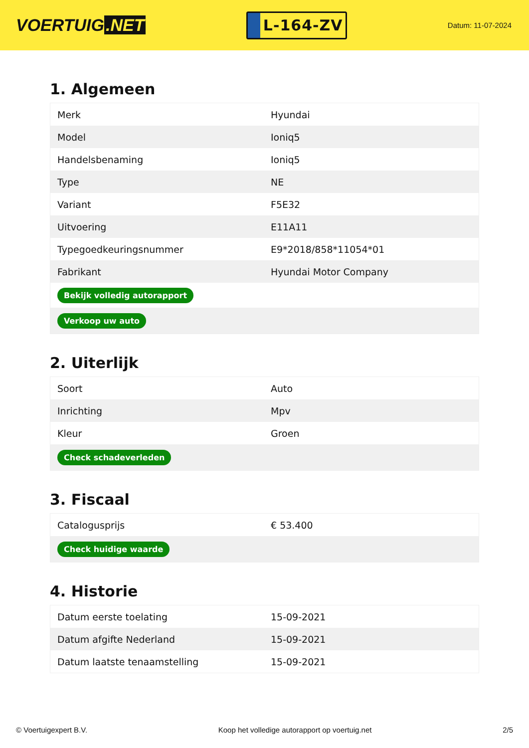VOERTUIG.NET
L-164-ZV
Datum: 11-07-2024
1. Algemeen
| Merk | Hyundai |
| Model | Ioniq5 |
| Handelsbenaming | Ioniq5 |
| Type | NE |
| Variant | F5E32 |
| Uitvoering | E11A11 |
| Typegoedkeuringsnummer | E9*2018/858*11054*01 |
| Fabrikant | Hyundai Motor Company |
| Bekijk volledig autorapport | |
| Verkoop uw auto | |
2. Uiterlijk
| Soort | Auto |
| Inrichting | Mpv |
| Kleur | Groen |
| Check schadeverleden | |
3. Fiscaal
| Catalogusprijs | € 53.400 |
| Check huidige waarde | |
4. Historie
| Datum eerste toelating | 15-09-2021 |
| Datum afgifte Nederland | 15-09-2021 |
| Datum laatste tenaamstelling | 15-09-2021 |
© Voertuigexpert B.V. Koop het volledige autorapport op voertuig.net 2/5